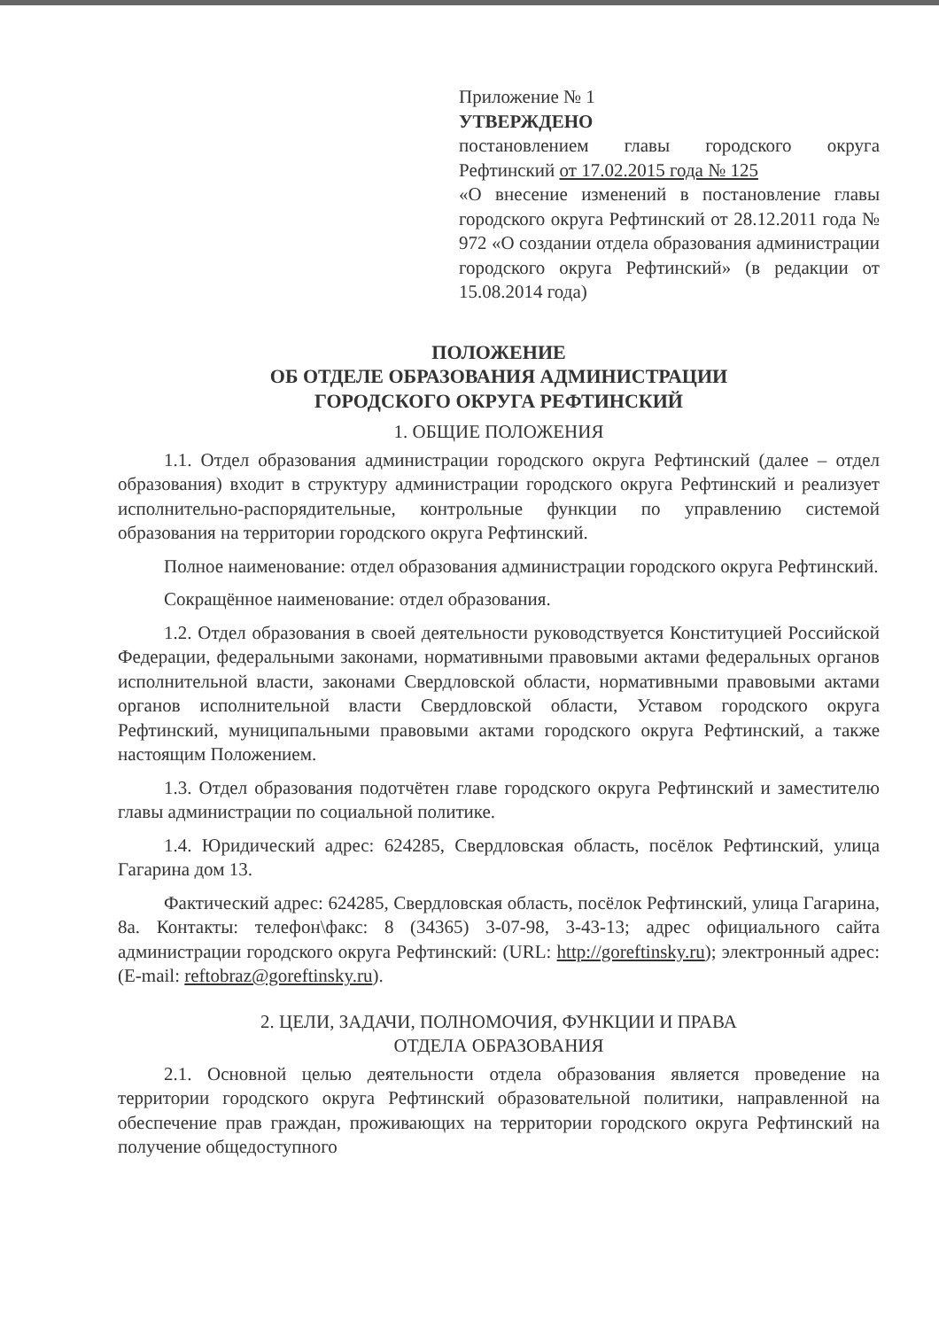Приложение № 1
УТВЕРЖДЕНО
постановлением главы городского округа Рефтинский от 17.02.2015 года № 125
«О внесение изменений в постановление главы городского округа Рефтинский от 28.12.2011 года № 972 «О создании отдела образования администрации городского округа Рефтинский» (в редакции от 15.08.2014 года)
ПОЛОЖЕНИЕ
ОБ ОТДЕЛЕ ОБРАЗОВАНИЯ АДМИНИСТРАЦИИ
ГОРОДСКОГО ОКРУГА РЕФТИНСКИЙ
1. ОБЩИЕ ПОЛОЖЕНИЯ
1.1. Отдел образования администрации городского округа Рефтинский (далее – отдел образования) входит в структуру администрации городского округа Рефтинский и реализует исполнительно-распорядительные, контрольные функции по управлению системой образования на территории городского округа Рефтинский.
Полное наименование: отдел образования администрации городского округа Рефтинский.
Сокращённое наименование: отдел образования.
1.2. Отдел образования в своей деятельности руководствуется Конституцией Российской Федерации, федеральными законами, нормативными правовыми актами федеральных органов исполнительной власти, законами Свердловской области, нормативными правовыми актами органов исполнительной власти Свердловской области, Уставом городского округа Рефтинский, муниципальными правовыми актами городского округа Рефтинский, а также настоящим Положением.
1.3. Отдел образования подотчётен главе городского округа Рефтинский и заместителю главы администрации по социальной политике.
1.4. Юридический адрес: 624285, Свердловская область, посёлок Рефтинский, улица Гагарина дом 13.
Фактический адрес: 624285, Свердловская область, посёлок Рефтинский, улица Гагарина, 8а. Контакты: телефон\факс: 8 (34365) 3-07-98, 3-43-13; адрес официального сайта администрации городского округа Рефтинский: (URL: http://goreftinsky.ru); электронный адрес: (E-mail: reftobraz@goreftinsky.ru).
2. ЦЕЛИ, ЗАДАЧИ, ПОЛНОМОЧИЯ, ФУНКЦИИ И ПРАВА
ОТДЕЛА ОБРАЗОВАНИЯ
2.1. Основной целью деятельности отдела образования является проведение на территории городского округа Рефтинский образовательной политики, направленной на обеспечение прав граждан, проживающих на территории городского округа Рефтинский на получение общедоступного